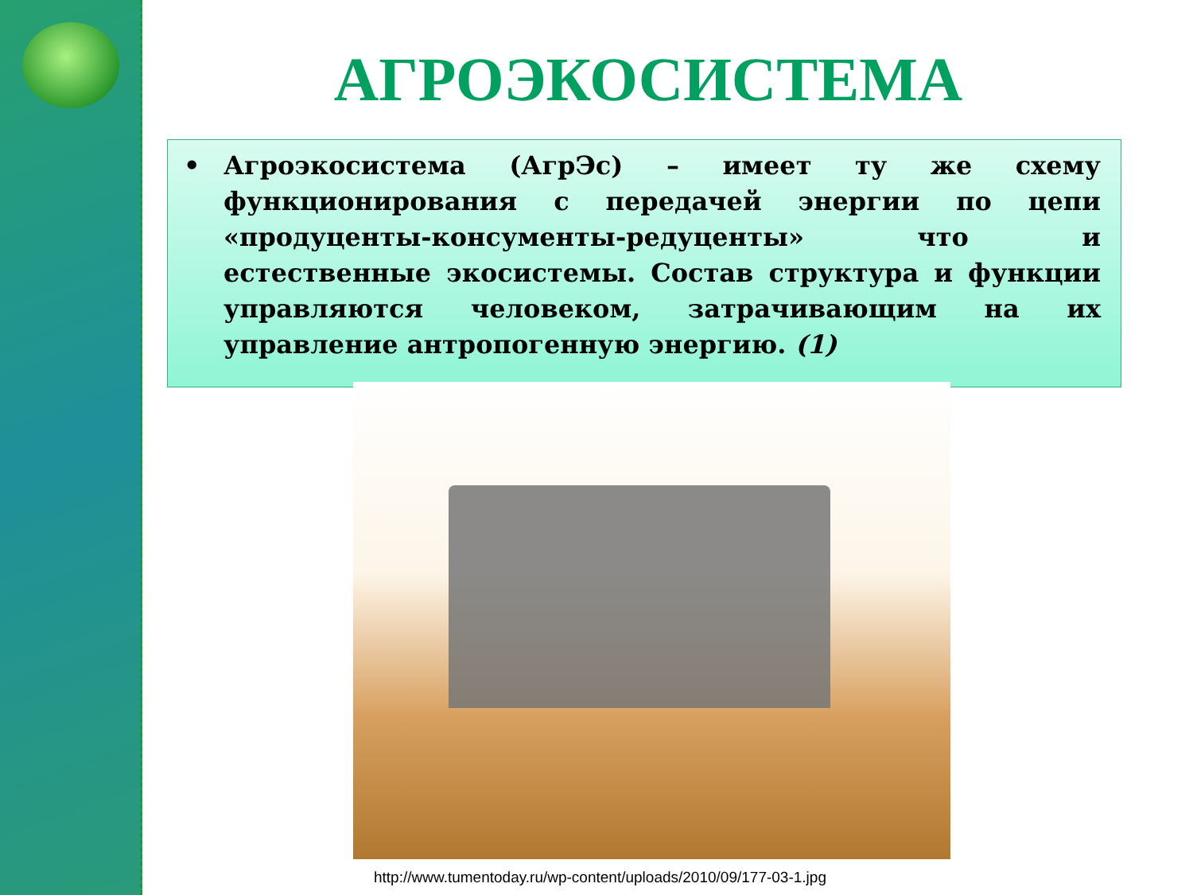АГРОЭКОСИСТЕМА
• Агроэкосистема (АгрЭс) – имеет ту же схему функционирования с передачей энергии по цепи «продуценты-консументы-редуценты» что и естественные экосистемы. Состав структура и функции управляются человеком, затрачивающим на их управление антропогенную энергию. (1)
http://www.tumentoday.ru/wp-content/uploads/2010/09/177-03-1.jpg